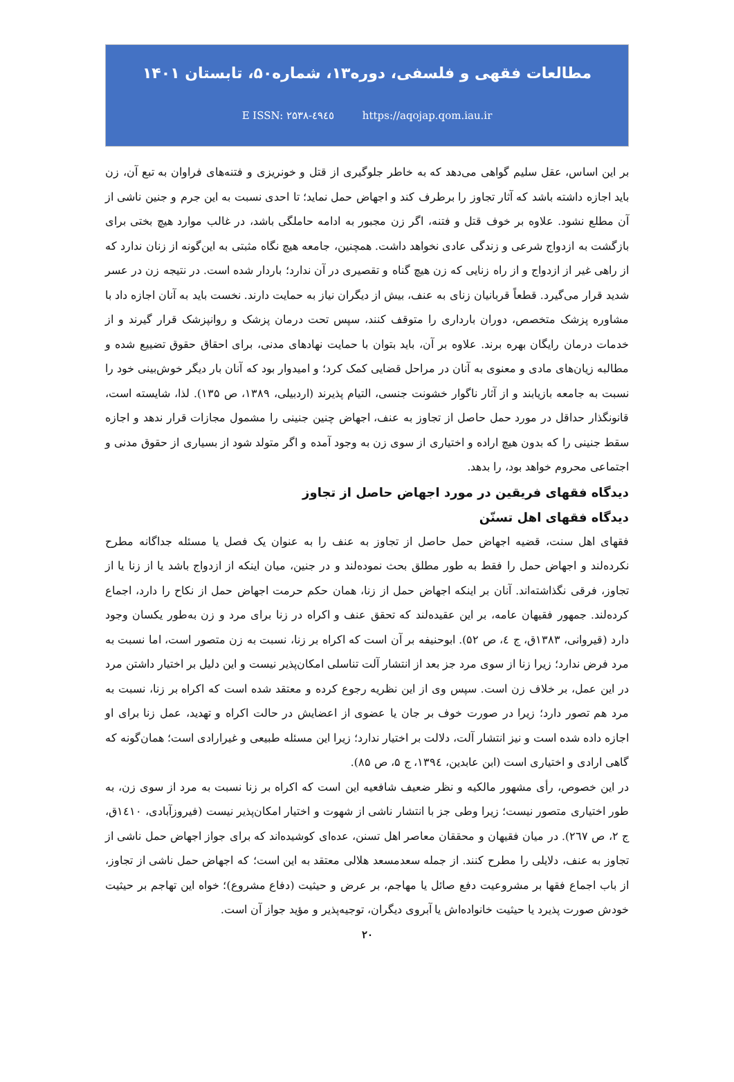مطالعات فقهی و فلسفی، دوره۱۳، شماره۵۰، تابستان ۱۴۰۱
E ISSN: ۲۵۳۸-٤۹٤٥ https://aqojap.qom.iau.ir
بر این اساس، عقل سلیم گواهی می‌دهد که به خاطر جلوگیری از قتل و خونریزی و فتنه‌های فراوان به تبع آن، زن باید اجازه داشته باشد که آثار تجاوز را برطرف کند و اجهاض حمل نماید؛ تا احدی نسبت به این جرم و جنین ناشی از آن مطلع نشود. علاوه بر خوف قتل و فتنه، اگر زن مجبور به ادامه حاملگی باشد، در غالب موارد هیچ بختی برای بازگشت به ازدواج شرعی و زندگی عادی نخواهد داشت. همچنین، جامعه هیچ نگاه مثبتی به این‌گونه از زنان ندارد که از راهی غیر از ازدواج و از راه زنایی که زن هیچ گناه و تقصیری در آن ندارد؛ باردار شده است. در نتیجه زن در عسر شدید قرار می‌گیرد. قطعاً قربانیان زنای به عنف، بیش از دیگران نیاز به حمایت دارند. نخست باید به آنان اجازه داد با مشاوره پزشک متخصص، دوران بارداری را متوقف کنند، سپس تحت درمان پزشک و روانپزشک قرار گیرند و از خدمات درمان رایگان بهره برند. علاوه بر آن، باید بتوان با حمایت نهادهای مدنی، برای احقاق حقوق تضییع شده و مطالبه زیان‌های مادی و معنوی به آنان در مراحل قضایی کمک کرد؛ و امیدوار بود که آنان بار دیگر خوش‌بینی خود را نسبت به جامعه بازیابند و از آثار ناگوار خشونت جنسی، التیام پذیرند (اردبیلی، ۱۳۸۹، ص ۱۳۵). لذا، شایسته است، قانونگذار حداقل در مورد حمل حاصل از تجاوز به عنف، اجهاض چنین جنینی را مشمول مجازات قرار ندهد و اجازه سقط جنینی را که بدون هیچ اراده و اختیاری از سوی زن به وجود آمده و اگر متولد شود از بسیاری از حقوق مدنی و اجتماعی محروم خواهد بود، را بدهد.
دیدگاه فقهای فریقین در مورد اجهاض حاصل از تجاوز
دیدگاه فقهای اهل تسنّن
فقهای اهل سنت، قضیه اجهاض حمل حاصل از تجاوز به عنف را به عنوان یک فصل یا مسئله جداگانه مطرح نکرده‌لند و اجهاض حمل را فقط به طور مطلق بحث نموده‌لند و در جنین، میان اینکه از ازدواج باشد یا از زنا یا از تجاوز، فرقی نگذاشته‌اند. آنان بر اینکه اجهاض حمل از زنا، همان حکم حرمت اجهاض حمل از نکاح را دارد، اجماع کرده‌لند. جمهور فقیهان عامه، بر این عقیده‌لند که تحقق عنف و اکراه در زنا برای مرد و زن به‌طور یکسان وجود دارد (قیروانی، ۱۳۸۳ق، ج ٤، ص ۵۲). ابوحنیفه بر آن است که اکراه بر زنا، نسبت به زن متصور است، اما نسبت به مرد فرض ندارد؛ زیرا زنا از سوی مرد جز بعد از انتشار آلت تناسلی امکان‌پذیر نیست و این دلیل بر اختیار داشتن مرد در این عمل، بر خلاف زن است. سپس وی از این نظریه رجوع کرده و معتقد شده است که اکراه بر زنا، نسبت به مرد هم تصور دارد؛ زیرا در صورت خوف بر جان یا عضوی از اعضایش در حالت اکراه و تهدید، عمل زنا برای او اجازه داده شده است و نیز انتشار آلت، دلالت بر اختیار ندارد؛ زیرا این مسئله طبیعی و غیرارادی است؛ همان‌گونه که گاهی ارادی و اختیاری است (ابن عابدین، ۱۳۹٤، ج ۵، ص ۸۵).
در این خصوص، رأی مشهور مالکیه و نظر ضعیف شافعیه این است که اکراه بر زنا نسبت به مرد از سوی زن، به طور اختیاری متصور نیست؛ زیرا وطی جز با انتشار ناشی از شهوت و اختیار امکان‌پذیر نیست (فیروزآبادی، ۱٤۱۰ق، ج ۲، ص ۲٦۷). در میان فقیهان و محققان معاصر اهل تسنن، عده‌ای کوشیده‌اند که برای جواز اجهاض حمل ناشی از تجاوز به عنف، دلایلی را مطرح کنند. از جمله سعدمسعد هلالی معتقد به این است؛ که اجهاض حمل ناشی از تجاوز، از باب اجماع فقها بر مشروعیت دفع صائل یا مهاجم، بر عرض و حیثیت (دفاع مشروع)؛ خواه این تهاجم بر حیثیت خودش صورت پذیرد یا حیثیت خانواده‌اش یا آبروی دیگران، توجیه‌پذیر و مؤید جواز آن است.
۲۰